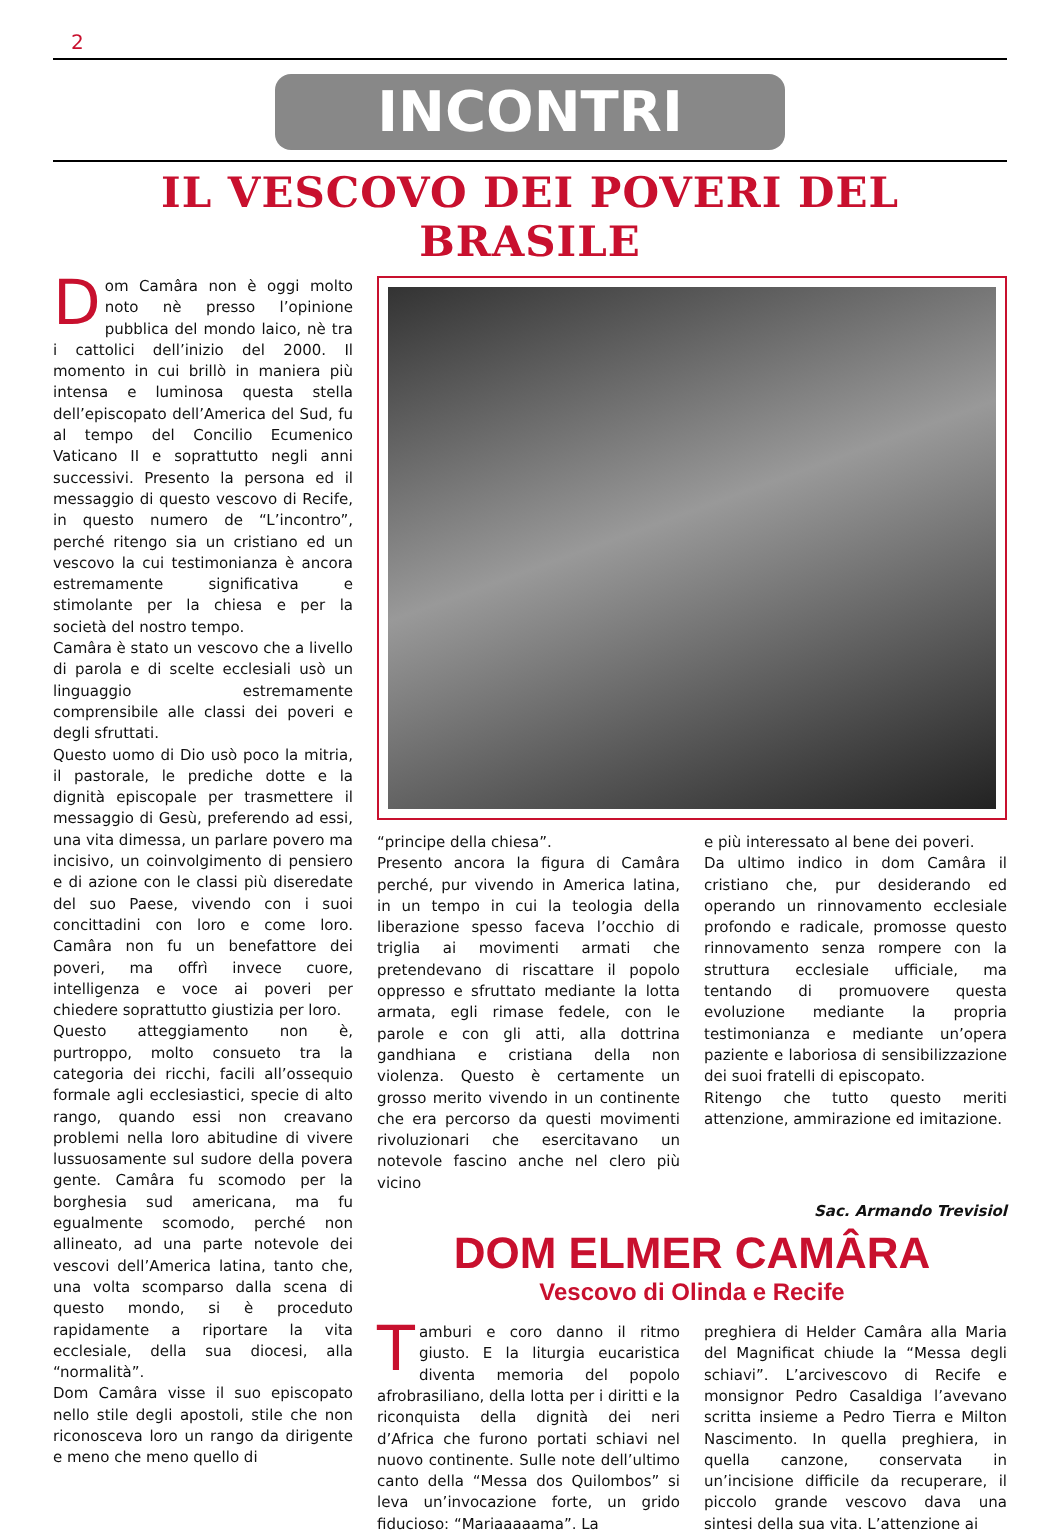2
INCONTRI
IL VESCOVO DEI POVERI DEL BRASILE
Dom Camâra non è oggi molto noto nè presso l’opinione pubblica del mondo laico, nè tra i cattolici dell’inizio del 2000. Il momento in cui brillò in maniera più intensa e luminosa questa stella dell’episcopato dell’America del Sud, fu al tempo del Concilio Ecumenico Vaticano II e soprattutto negli anni successivi. Presento la persona ed il messaggio di questo vescovo di Recife, in questo numero de “L’incontro”, perché ritengo sia un cristiano ed un vescovo la cui testimonianza è ancora estremamente significativa e stimolante per la chiesa e per la società del nostro tempo.
Camâra è stato un vescovo che a livello di parola e di scelte ecclesiali usò un linguaggio estremamente comprensibile alle classi dei poveri e degli sfruttati.
Questo uomo di Dio usò poco la mitria, il pastorale, le prediche dotte e la dignità episcopale per trasmettere il messaggio di Gesù, preferendo ad essi, una vita dimessa, un parlare povero ma incisivo, un coinvolgimento di pensiero e di azione con le classi più diseredate del suo Paese, vivendo con i suoi concittadini con loro e come loro. Camâra non fu un benefattore dei poveri, ma offrì invece cuore, intelligenza e voce ai poveri per chiedere soprattutto giustizia per loro.
Questo atteggiamento non è, purtroppo, molto consueto tra la categoria dei ricchi, facili all’ossequio formale agli ecclesiastici, specie di alto rango, quando essi non creavano problemi nella loro abitudine di vivere lussuosamente sul sudore della povera gente. Camâra fu scomodo per la borghesia sud americana, ma fu egualmente scomodo, perché non allineato, ad una parte notevole dei vescovi dell’America latina, tanto che, una volta scomparso dalla scena di questo mondo, si è proceduto rapidamente a riportare la vita ecclesiale, della sua diocesi, alla “normalità”.
Dom Camâra visse il suo episcopato nello stile degli apostoli, stile che non riconosceva loro un rango da dirigente e meno che meno quello di
“principe della chiesa”.
Presento ancora la figura di Camâra perché, pur vivendo in America latina, in un tempo in cui la teologia della liberazione spesso faceva l’occhio di triglia ai movimenti armati che pretendevano di riscattare il popolo oppresso e sfruttato mediante la lotta armata, egli rimase fedele, con le parole e con gli atti, alla dottrina gandhiana e cristiana della non violenza. Questo è certamente un grosso merito vivendo in un continente che era percorso da questi movimenti rivoluzionari che esercitavano un notevole fascino anche nel clero più vicino
e più interessato al bene dei poveri.
Da ultimo indico in dom Camâra il cristiano che, pur desiderando ed operando un rinnovamento ecclesiale profondo e radicale, promosse questo rinnovamento senza rompere con la struttura ecclesiale ufficiale, ma tentando di promuovere questa evoluzione mediante la propria testimonianza e mediante un’opera paziente e laboriosa di sensibilizzazione dei suoi fratelli di episcopato.
Ritengo che tutto questo meriti attenzione, ammirazione ed imitazione.
Sac. Armando Trevisiol
DOM ELMER CAMÂRA
Vescovo di Olinda e Recife
Tamburi e coro danno il ritmo giusto. E la liturgia eucaristica diventa memoria del popolo afrobrasiliano, della lotta per i diritti e la riconquista della dignità dei neri d’Africa che furono portati schiavi nel nuovo continente. Sulle note dell’ultimo canto della “Messa dos Quilombos” si leva un’invocazione forte, un grido fiducioso: “Mariaaaaama”. La
preghiera di Helder Camâra alla Maria del Magnificat chiude la “Messa degli schiavi”. L’arcivescovo di Recife e monsignor Pedro Casaldiga l’avevano scritta insieme a Pedro Tierra e Milton Nascimento. In quella preghiera, in quella canzone, conservata in un’incisione difficile da recuperare, il piccolo grande vescovo dava una sintesi della sua vita. L’attenzione ai